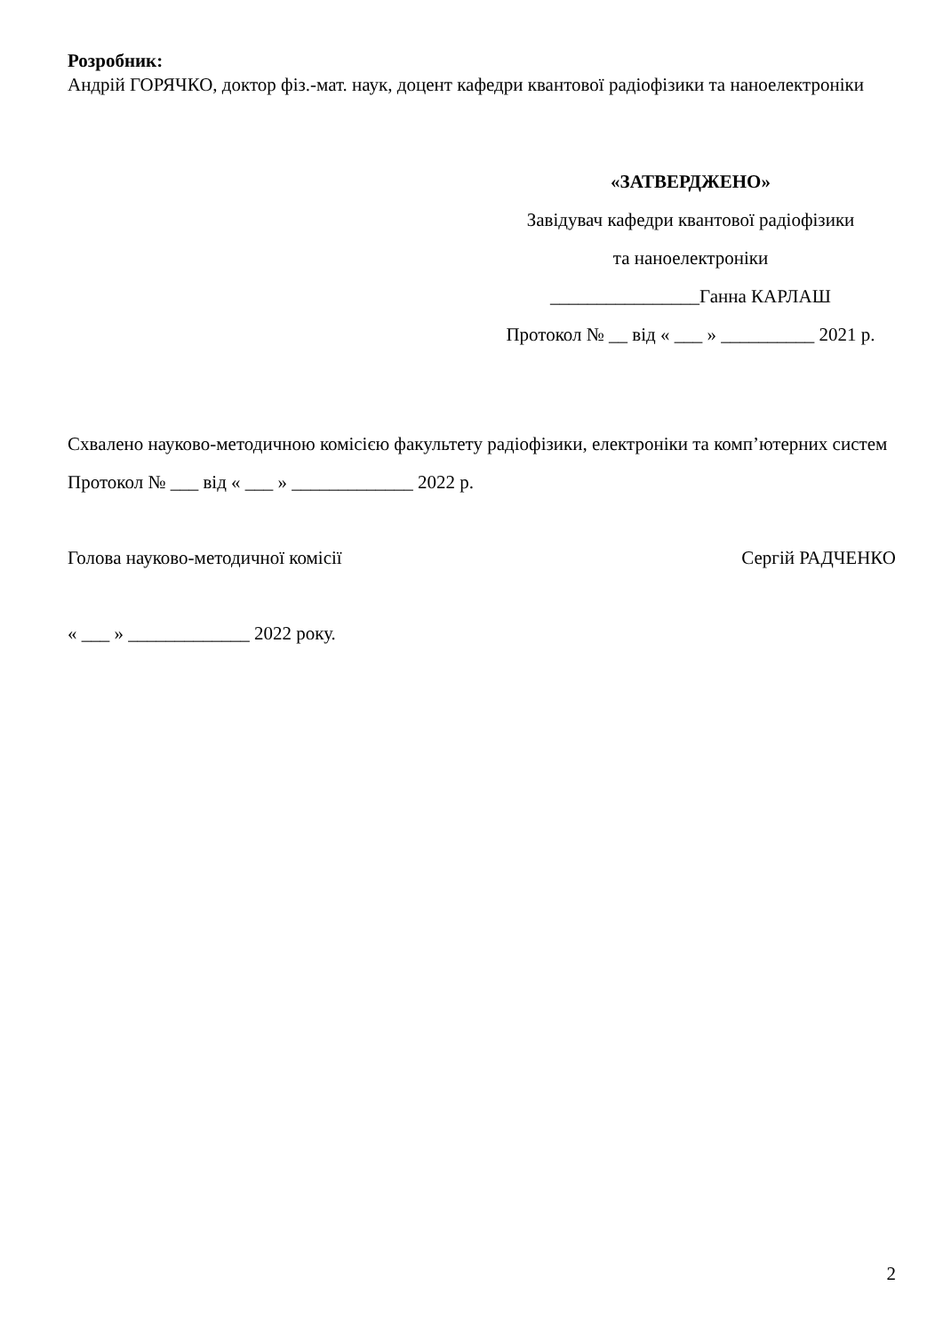Розробник:
Андрій ГОРЯЧКО, доктор фіз.-мат. наук, доцент кафедри квантової радіофізики та наноелектроніки
«ЗАТВЕРДЖЕНО»
Завідувач кафедри квантової радіофізики
та наноелектроніки
________________Ганна КАРЛАШ
Протокол № __ від « ___ » __________ 2021 р.
Схвалено науково-методичною комісією факультету радіофізики, електроніки та комп’ютерних систем
Протокол № ___ від « ___ » _____________ 2022 р.
Голова науково-методичної комісії Сергій РАДЧЕНКО
« ___ » _____________ 2022 року.
2